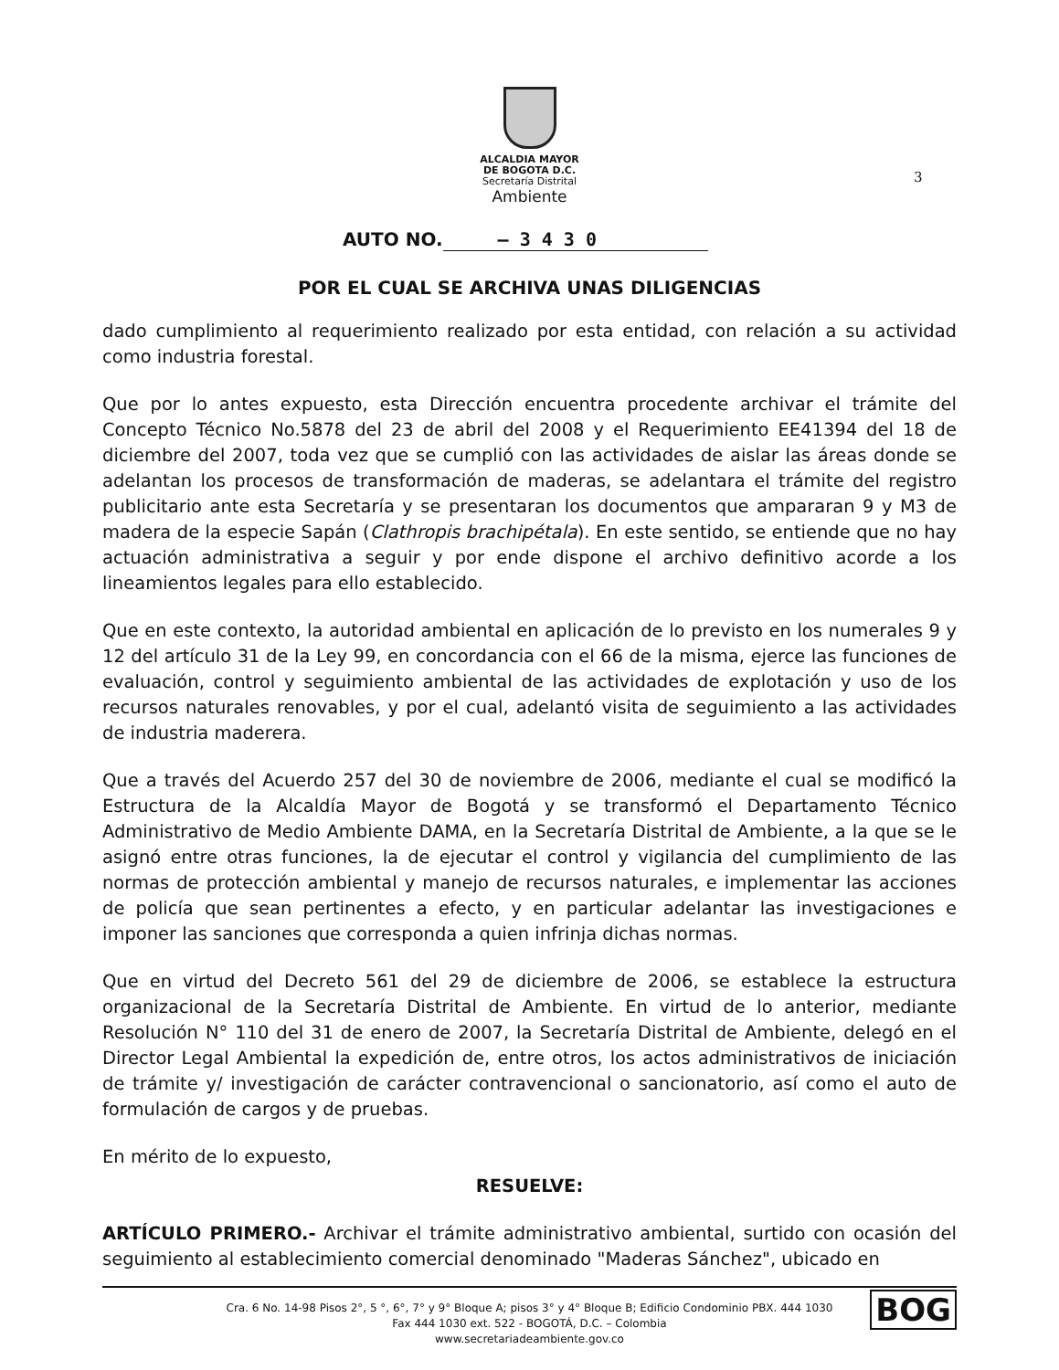ALCALDIA MAYOR
DE BOGOTA D.C.
Secretaría Distrital
Ambiente
3
AUTO NO. – 3 4 3 0
POR EL CUAL SE ARCHIVA UNAS DILIGENCIAS
dado cumplimiento al requerimiento realizado por esta entidad, con relación a su actividad como industria forestal.
Que por lo antes expuesto, esta Dirección encuentra procedente archivar el trámite del Concepto Técnico No.5878 del 23 de abril del 2008 y el Requerimiento EE41394 del 18 de diciembre del 2007, toda vez que se cumplió con las actividades de aislar las áreas donde se adelantan los procesos de transformación de maderas, se adelantara el trámite del registro publicitario ante esta Secretaría y se presentaran los documentos que ampararan 9 y M3 de madera de la especie Sapán (Clathropis brachipétala). En este sentido, se entiende que no hay actuación administrativa a seguir y por ende dispone el archivo definitivo acorde a los lineamientos legales para ello establecido.
Que en este contexto, la autoridad ambiental en aplicación de lo previsto en los numerales 9 y 12 del artículo 31 de la Ley 99, en concordancia con el 66 de la misma, ejerce las funciones de evaluación, control y seguimiento ambiental de las actividades de explotación y uso de los recursos naturales renovables, y por el cual, adelantó visita de seguimiento a las actividades de industria maderera.
Que a través del Acuerdo 257 del 30 de noviembre de 2006, mediante el cual se modificó la Estructura de la Alcaldía Mayor de Bogotá y se transformó el Departamento Técnico Administrativo de Medio Ambiente DAMA, en la Secretaría Distrital de Ambiente, a la que se le asignó entre otras funciones, la de ejecutar el control y vigilancia del cumplimiento de las normas de protección ambiental y manejo de recursos naturales, e implementar las acciones de policía que sean pertinentes a efecto, y en particular adelantar las investigaciones e imponer las sanciones que corresponda a quien infrinja dichas normas.
Que en virtud del Decreto 561 del 29 de diciembre de 2006, se establece la estructura organizacional de la Secretaría Distrital de Ambiente. En virtud de lo anterior, mediante Resolución N° 110 del 31 de enero de 2007, la Secretaría Distrital de Ambiente, delegó en el Director Legal Ambiental la expedición de, entre otros, los actos administrativos de iniciación de trámite y/ investigación de carácter contravencional o sancionatorio, así como el auto de formulación de cargos y de pruebas.
En mérito de lo expuesto,
RESUELVE:
ARTÍCULO PRIMERO.- Archivar el trámite administrativo ambiental, surtido con ocasión del seguimiento al establecimiento comercial denominado "Maderas Sánchez", ubicado en
Cra. 6 No. 14-98 Pisos 2°, 5 °, 6°, 7° y 9° Bloque A; pisos 3° y 4° Bloque B; Edificio Condominio PBX. 444 1030
Fax 444 1030 ext. 522 - BOGOTÁ, D.C. – Colombia
www.secretariadeambiente.gov.co
BOG